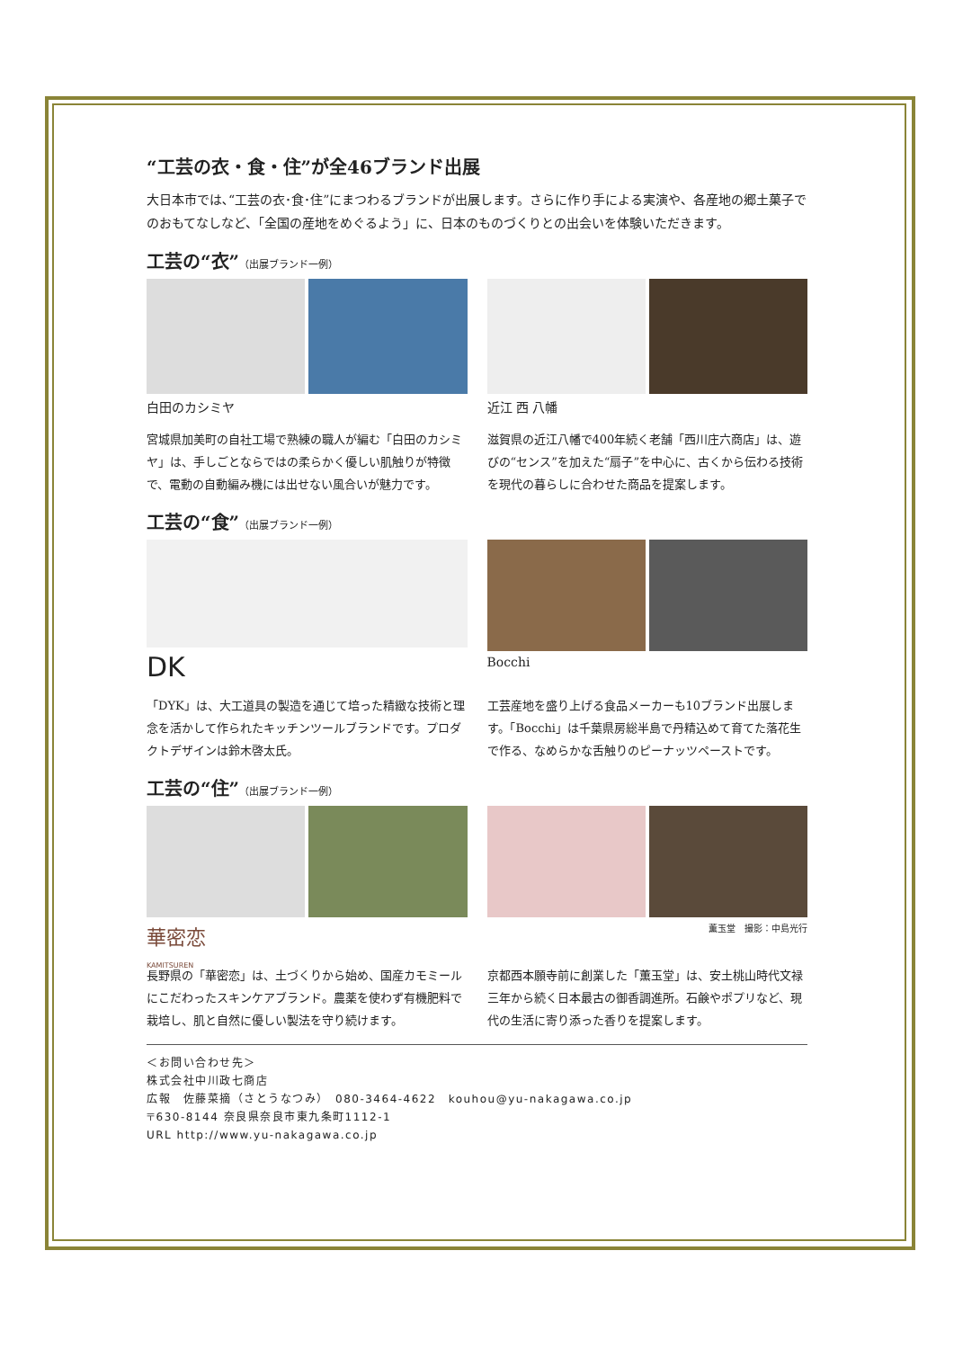“工芸の衣・食・住”が全46ブランド出展
大日本市では､“工芸の衣･食･住”にまつわるブランドが出展します。さらに作り手による実演や、各産地の郷土菓子でのおもてなしなど、「全国の産地をめぐるよう」に、日本のものづくりとの出会いを体験いただきます。
工芸の“衣”（出展ブランド一例）
白田のカシミヤ
宮城県加美町の自社工場で熟練の職人が編む「白田のカシミヤ」は、手しごとならではの柔らかく優しい肌触りが特徴で、電動の自動編み機には出せない風合いが魅力です。
近江 西 八幡
滋賀県の近江八幡で400年続く老舗「西川庄六商店」は、遊びの“センス”を加えた“扇子”を中心に、古くから伝わる技術を現代の暮らしに合わせた商品を提案します。
工芸の“食”（出展ブランド一例）
DK
「DYK」は、大工道具の製造を通じて培った精緻な技術と理念を活かして作られたキッチンツールブランドです。プロダクトデザインは鈴木啓太氏。
Bocchi
工芸産地を盛り上げる食品メーカーも10ブランド出展します。「Bocchi」は千葉県房総半島で丹精込めて育てた落花生で作る、なめらかな舌触りのピーナッツペーストです。
工芸の“住”（出展ブランド一例）
華密恋
KAMITSUREN
長野県の「華密恋」は、土づくりから始め、国産カモミールにこだわったスキンケアブランド。農薬を使わず有機肥料で栽培し、肌と自然に優しい製法を守り続けます。
薫玉堂　撮影：中島光行
京都西本願寺前に創業した「薫玉堂」は、安土桃山時代文禄三年から続く日本最古の御香調進所。石鹸やポプリなど、現代の生活に寄り添った香りを提案します。
＜お問い合わせ先＞
株式会社中川政七商店
広報　佐藤菜摘（さとうなつみ）　080-3464-4622　kouhou@yu-nakagawa.co.jp
〒630-8144 奈良県奈良市東九条町1112-1
URL http://www.yu-nakagawa.co.jp